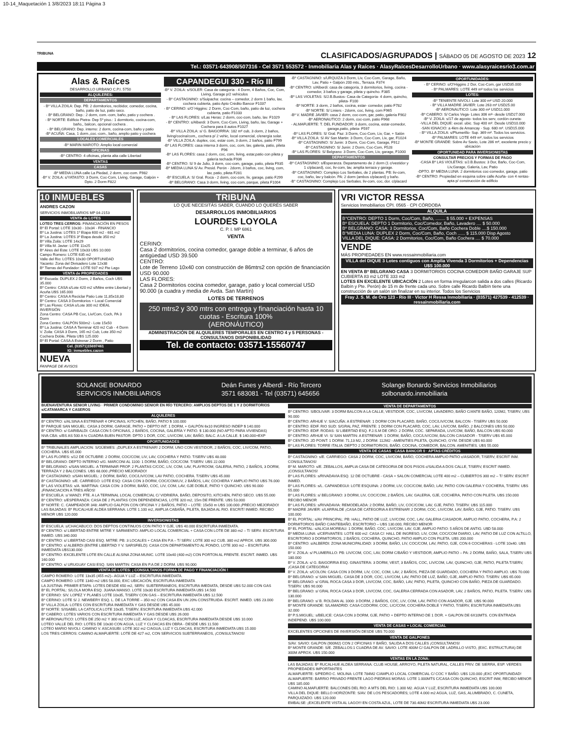10-14_Maquetación 1 3/8/2023 18:11 Página 3
TRIBUNA CLASIFICADOS/AGRUPADOS | SÁBADO 05 DE AGOSTO DE 2023 12
Tel.: 03571-643908/507316 - Cel 3571 553572 · Inmobiliaria Alas y Raíces · AlasyRaícesDesarrolloUrbano · www.alasyraicesrio3.com.ar
Alas & Raíces
DESARROLLO URBANO C.P.I. 5750
ALQUILERES:
DEPARTAMENTOS
- Bº VILLA ZOILA: Dep. PB: 2 dormitorios, recibidor, comedor, cocina, baño, patio de luz, patio seco.
- Bº BELGRANO: Dep.: 2 dorm, com.-com, baño, patio y cochera .
- Bº NORTE: Edificio Pietra- Dep 5º piso.: 1 dormitorio, cocina-com, baño,, balcon, opcional cochera .
- Bº BELGRANO: Dep. interno: 2 dorm, cocina-com, baño y patio
-Bº ACUÑA: Casa, 1 dorm.,coc.-com., baño, amplio patio y cochera
LOCALES COMERCIALES
-Bº MARIN MAROTO: Amplio local comercial
OFICINAS
-Bº CENTRO: 4 oficinas, planta alta calle Libertad
VENTAS
CASAS
-Bº MEDIA LUNA calle La Piedad, 2 dorm, coc-com. F982
-Bº V. ZOILA: s/YATASTO: 3 Dorm, Coc-Com, Living, Garage, Galpón + Dpto. 2 Dorm F822
CAPANDEGUI 330 - Río III
-Bº V. ZOILA: s/SOLER: Casa de categoría - 4 Dorm, 4 Baños, Coc, Com, Living, Garage p/2 vehículos
- Bº CASTAGNINO: s/Suipacha: cocina – comedor, 2 dorm 1 baño, lav, cochera cubierta, patio Apto Crédito Bancor F1037
- Bº CERINO: s/O´Higgins: 2 Dorm, Coc-Com, baño, patio de luz, cochera cubierta, patio F1033
- Bº LAS FLORES: s/Las Heras: 2 dorm, coc-com, baño, lav. F1029
- Bº CENTRO: s/Alberdi: 3 Dorm, Coc-Com, Living, baño, lav, Garage + Cochera para 8 autos F1027
-Bº VILLA ZOILA: s/ G. BAIGORRIA: 182 m² cub, 3 dorm, 2 baños, living/cocina/com,, cochera p/ 2 vehic, local comercial, c/energía solar.
-Bº VILLA ZOILA: duplex, coc, estar com, 3 dorm, 2 baños, patio F799
-Bº LAS FLORES: casa interna 3 dorm, coc, com, lav, galeria, patio, pileta F96
-Bº LAS FLORES: casa 2 dorm, coc, com, living, estar,patio con pileta y galería techada F936
-Bº CENTRO: S/ 9 de Julio, 3 dorm, coc-com, garage, patio, pileta F935
-Bº MEDIA LUNA S/ Av. Presid. Perón - 2dorm, 3 baños, coc, living, com, lav, patio, pileta F281
-Bº ESCUELA: S/ Gral. Roca - 2 dorm, coc-com, liv, garage, patio F299
-Bº BELGRANO: Casa 3 dorm, living, coc-com, parque, pileta F1004
-Bº CASTAGNINO: s/URQUIZA 3 Dorm, Liv, Coc-Com, Garage, Baño, Lav, Patio + Galpón 200 mts., Terraza. F374
-Bº CENTRO: s/Alberdi: casa de categoría, 3 dormitorios, living, cocina - comedor, 3 baños y garage, pileta y quincho. F385
-Bº LAS VIOLETAS: S/J.B.Bustos- Casa de Categoría- 4 dorm, quincho, pileta- F100
-Bº NORTE: 3 dorm, 2 baños, cocina, estar- comedor, patio F782
-Bº NORTE: S/ Liniers - 2dorm, coc, living, com F965
-Bº V. MADRE JAVIER: casa 2 dorm, coc-com, gar, patio, galería F902
-Bº AERONAUTICO: 2 dorm, coc-com, patio F968
- ALMAFUERTE: T. DEL FUNDADOR: 3 dorm, cocina, estar-comedor, garage,patio, pileta- F597
-Bº LAS FLORES: S/ Gral. Paz: 3 Dorm, Coc-Com, Liv, Gar, + Salón
-Bº VILLA ZOILA: S/ AV San Martin: 3 Dorm, Coc-Com, Liv, gar, F1024
-Bº CASTAGNINO: S/ Junin: 3 Dorm, Coc-Com, Garage, F912
-Bº CASTAGNINO: S/ Junin: 2 Dorm, Coc-Com, F528
-Bº LAS FLORES: S/ Belgrano: 3 Dorm, Coc-Com, Liv, garage, F1000
DEPARTAMENTOS
-Bº CASTAGNINO: s/Esperanza. Departamento de 2 dorm (1 c/vestidor y 1 c/placard), coc, liv-com, lav, amplia terraza y garage.
-Bº CASTAGNINO: Complejo Los Serbales, de 2 plantas. PB: liv-com, coc, baño, lav y balcón. PA: 2 dorm (ambos c/placard) y baño.
-B° CASTAGNINO: Complejo Los Serbales. liv-com, coc, dor. c/placard
OPORTUNIDADES:
- Bº CERINO: s/O'Higgins 2 Dor, Coc-Com, gar USD35.000
- Bº PALMARES: LOTE 449 m² todos los servicios
LOTES:
-Bº TENIENTE NIVOLI: Lote 300 m² USD 20.000
- Bº VILLA MADRE JAVIER: Lote 263 m² USD25.00
-Bº AERONAUTICO: Lote 300 m² USD11.000
-Bº CABERO: S/ Carlos Vega- Lotes 306 m²- desde USD27.000
-Bº V. ZOILA: s/17 de agosto- todos los serv, cordón cuneta-
-VILLA DEL DIQUE: excel. ubic. Sup 400 m². Desde USD10.000
-SAN IGNACIO: a 4km de Amancay - Sup. 680 m². USD15.000
- Bº VILLA ZOILA: s/Plumerillo- Sup. 369 m². Todos los servicios.
-Bº PALMARES: LOTE 449 m², todos los servicios
-Bº MONTE GRANDE: Sobre Av Savio, Lote 286 m², excelente precio y ubicación
OPORTUNIDAD PARA INVERSIONISTAS
CONSULTAR PRECIOS Y FORMAS DE PAGO
-CASA Bº LAS VIOLETAS: s/J.B.Bustos: 3 Dor, Baño, Coc-Com, Liv,Garage, Galería, Lav, Patio
-DPTO. Bº MEDIA LUNA: 2 dormitorios coc-comedor, garage, patio
-Bº CENTRO: Propiedad en esquina sobre calle Acuña- con 4 rentas- apta p/ construcción de edificio
10 INMUEBLES
ANDRES CAZON
SERVICIOS INMOBILIARIOS MP 04-2153
VENTA de LOTES
LOTEO TRES CERROS: FINANCIACIÓN EN PESOS
Bº El Portal: LOTE 10x30 - 10x34 - FINANCIO
Bº La Justina: LOTES 1º Etapa 600 m2 - 681 m2
Bº La Justina: LOTES 3º Etapa desde 350 m2
Bº Villa Zoila: LOTE 14x29
Bº Villa M. Javier: LOTE 11x25
Bº Aires del Este: LOTE 10x33 U$S 10.000
Campo Romero: LOTE 635 m2
Valle del Rio: LOTES 10x30 OPORTUNIDAD
Yacanto: Zona del Divisadero Lote 12x38
Bº Tierras del Fundador: LOTE 937 m2 Fte Lago
VENTA de PROPIEDADES
Bº Escuela: DUPLEX 2 Dorm, 2 Baños, Coch U$S 35.000
Bº Centro: CASA s/Lote 420 m2 s/Mitre entre Libertad y Acuña U$S 165.000
Bº Centro: CASA A Reciclar Patio Lote 11,85x18,80
Bº Centro: CASA 3 Dormitorios + Local Comercial
Bº Las Flores: CASA s/Lote 300 m2 IDEAL INVERSIÓN
Zona Centro: CASA PB Coc, Liv/Com, Coch, PA 3 Dorm
Zona Centro: GALPÓN 500m2 - Lote 15x50
Bº La Justina: CASA A Terminar 420 m2 Cub - 4 Dorm
V. Zoila: CASA 3 Dorm, 165 m2 Cub, Lote 350 m2 Cochera Doble, Pileta U$S 125.000
Bº El Portal: CASA A Estrenar 2 Dorm , Patio
Cel. (03571)15697461
IG: inmuebles.cazon
NUEVA
FANPAGE DE AVISOS
TRIBUNA
LO QUE NECESITÁS SABER, CUANDO LO QUERÉS SABER
DESARROLLOS INMOBILIARIOS
LOURDES LOYOLA
C. P. I. MP 6861
VENTA
CERINO:
Casa 2 dormitorios, cocina comedor, garage doble a terminar, 6 años de antigüedad USD 39.500
CENTRO:
Lote de Terreno 10x40 con construcción de 86mtrs2 con opción de financiación USD 90.000
LAS FLORES:
Casa 2 Dormitorios cocina comedor, garage, patio y local comercial USD 90.000 (a cuadra y media de Avda. San Martín)
LOTES DE TERRENOS
250 mtrs2 y 300 mtrs con entrega y financiación hasta 10 cuotas - Escritura 100%
(AERONÁUTICO)
ADMINISTRACIÓN DE ALQUILERES TEMPORALES EN CENTRO 4 y 5 PERSONAS - CONSULTANOS DISPONIBILIDAD
Tel. de contacto: 03571-15560747
VRI VICTOR RESSA
Servicios Inmobiliarios CPI. 0565 · CPI CÓRDOBA
ALQUILA
B°CENTRO: DEPTO 1 Dorm, Coc/Com, Baño, ........ $ 55.000 + EXPENSAS
Bº ESCUELA: DEPTO 1 Dormitorio, Coc/Comedor, Baño, Lavadero .... $ 50.000
Bº BELGRANO: CASA: 3 Dormitorios, Coc/Com, Baño Cochera Doble ....$ 150.000
B°MEDIA LUNA: DUPLEX 2 Dorm, Coc/Com, Baño, Coch ...... $ 115.000 Disp Agosto
VILLA DEL DIQUE: CASA: 2 Dormitorios, Coc/Com, Baño Cochera .... $ 70.000
VENDE
MÁS PROPIEDADES EN www.ressainmobiliaria.com
VILLA del DIQUE 3 Lotes contiguos con Amplia Vivenda 3 Dormitorios + Dependencias U$S 100.000
EN VENTA Bº BELGRANO CASA 3 DORMITORIOS COCINA COMEDOR BAÑO GARAJE SUP CUBIERTA 83 m2 LOTE 333 m2
LOTES EN EXCELENTE UBICACIÓN 2 Lotes en forma irregularcon salida a dos calles (Ricardo Balbín y Pte. Perón) de 15 m de frente cada uno. Sobre calle Ricardo Balbín tiene una construcción de un salón sin finalizar en su interior. Todos los Servicios
Fray J. S. M. de Oro 123 - Río III · Victor H Ressa Inmobiliaria · (03571) 427539 - 412539 · ressainmobiliaria.com
SOLANGE BONARDO
SERVICIOS INMOBILIARIOS Deán Funes y Alberdi - Río Tercero
3571 683081 - Tel (03571) 645656 Solange Bonardo Servicios Inmobiliarios
solbonardo.inmobiliaria
BUENAVENTURA SENIOR LIVING · PRIMER CONDOMINIO SENIOR EN RÍO TERCERO: AMPLIOS DEPTOS DE 1 Y 2 DORMITORIOS s/CATAMARCA Y CASEROS
ALQUILERES
Bº CENTRO: s/ALSINA A ESTRENAR 4 OFICINAS, KITCHEN, BAÑO, PATIO $ 100.000
Bº PARQUE SAN MIGUEL: CASA 3 DORM, GARAGE, PATIO + DEPTO INT. 1 DORM, + GALPÓN 6x10 INGRESO INDEP $ 140.000
Bº CENTRO: s/ GARIBALDI: CASA CON 5 OFICINAS, 2 BAÑOS, COCINA, GALERÍA Y PATIO. $ 130.000 (NO APTO PARA VIVIENDAS)
NVA CBA: s/BS AS 500 A ½ CUADRA BUEN PASTOR: DPTO 1 DOR, COC, LIV/COM, LAV, BAÑO, BALC. A LA CALLE. $ 140.000+EXP
OPORTUNIDADES
Bº TRIBUNALES AMPLIACION: S/GÜEMES: ¡DUPLEX A ESTRENAR! 2 DORM; UNO CON VESTIDOR, 2 BAÑOS, COC, LIV/COM, PATIO, COCHERA. U$S 65.000
Bº LAS FLORES: s/12 DE OCTUBRE: 2 DORM, COC/COM, LIV, LAV, COCHERA Y PATIO. T/SERV U$S 48.000
Bº BELGRANO: DEPTO INTERNO s/G. MARCONI AL 1100: 1 DORM, BAÑO, COC/COM. T/SERV. U$S 22.000
Bº BELGRANO: s/SAN MIGUEL: A TERMINAR PROP. 2 PLANTAS C/COC, LIV, COM, LAV, PLAYROOM, GALERIA, PATIO, 2 BAÑOS, 3 DORM, TERRAZA Y 2 BALCONES. U$S 68.000 ¡PRECIO MEJORADO!
Bº CASTAGNINO: s/SAN MIGUEL: 2 DORM, BAÑO, COC/LIV/COM, LAV PATIO, COCHERA. T/SERV U$S 45.000
Bº CASTAGNINO: s/E. CARRIEGO: LOTE ESQ: CASA CON 3 DORM, COC/COM/LIV, 2 BAÑOS, LAV, COCHERA Y AMPLIO PATIO U$S 76.000
Bº LAS VIOLETAS: s/A. MARTINA: CASA CON: 3 DORM, BAÑO, COC, LIV, COM, LAV, GJE DOBLE, PATIO Y QUINCHO. U$S 90.000 ¡FINANCIACION A TRES AÑOS!
Bº ESCUELA: s/ MANZI: FTE. A LA TERMINAL LOCAL COMERCIAL C/ VIDRIERA, BAÑO, DEPOSITO, KITCHEN, PATIO SECO. U$S 55.000
Bº CENTRO: s/ESPERANZA: CASA DE 2 PLANTAS CON DEPENDENCIAS, LOTE 320 m2, 15m DE FRENTE. U$S 53.000
Bº NORTE: C. CAMPEADOR 348: AMPLIO GALPON CON OFICINA Y 2 BAÑOS, PATIO – LOTE: 15x50 m U$S 100.000 ¡PRECIO MEJORADO!
LAS BAJADAS: Bº RUCALHUE ALDEA SERRANA: LOTE 1.100 m2, AMPLIA CABAÑA, PILETA, BAJADA AL RIO. ESCRIT/ INMED. RECIBO MENOR U$S 120.000
INVERSIONISTAS
Bº ESCUELA: s/CHACABUCO: DOS DEPTOS CONTINUOS CON PATIO Y GJE, U$S 40.000 ESCRITURA INMEDIATA.
Bº CENTRO: s/ LIBERTAD ENTRE MITRE Y SARMIENTO: AMPLIO LOCAL COMERCIAL + CASA CON LOTE DE 380 m2 – T/ SERV. ESCRITURA INMED. U$S 340.000
Bº CENTRO: s/ LIBERTAD CASI ESQ. MITRE: PB: 3 LOCALES + CASA EN P.A – T/ SERV. LOTE 300 m2 CUB. 380 m2 APROX. U$S 300.000
Bº CENTRO: s/ ALBERDI (ENTRE LIBERTAD Y V. SARSFIELD): CASA CON DEPARTAMENTO AL FONDO, LOTE 300 m2 – ESCRITURA INMEDIATA U$S130.000
Bº CENTRO: EXCELENTE LOTE EN CALLE ALSINA ZONA MUNIC. LOTE 10x40 (400 m2) CON PORTON AL FRENTE. ESCRIT. INMED. U$S 160.000
Bº CENTRO: s/ URUGUAY CASI ESQ. SAN MARTIN: CASA EN P.A DE 2 DORM. U$S 90.000
VENTA DE LOTES: ¡ CONSULTANOS FORMA DE PAGO Y FINANCIACIÓN !
CAMPO ROMERO: LOTE 13x35 (455 m2)– AGUA Y LUZ – ESCRITURA INMEDIATA.
CAMPO ROMERO: LOTE 1340 m2 U$S 58.000, EXC UBICACIÓN, ESCRITURA INMEDIATA
LA JUSTINA: PRIMER ETAPA: LOTES DESDE 650 m2, SERV. SUBTERRANEOS, ESCRITURA IMEDIATA, DESDE U$S 52.000 CON GAS
Bº EL PORTAL: S/LOLA MORA ESQ. JUANA MANSO. LOTE 10x30 ESCRITURA INMEDIATA U$S 14.500
Bº CERINO: S/V. LOPEZ Y PLANES LOTE 10x35, T/SERV CON GAS – ESCRITURA INMEDIATA U$S 12.500
Bº CERINO: LOTE S/ J. NEWBERY ESQ. L. DE LA TORRE – 350 m2 CON CASA EN UN 20% CONSTRUIDA- ESCRIT. INMED. U$S 23.000
Bº VILLA ZOILA: LOTES CON ESCRITURA INMEDIATA Y GAS DESDE U$S 45.000
Bº NORTE: S/ISABEL LA CATOLICA LOTE 10x35, T/SERV, ESCRITURA INMEDIATA U$S 42.000
Bº CABERO: LOTES VARIOS CON ESCRITURA INMEDIATA Y GAS DESDE U$S 26.000
Bº AERONAUTICO: LOTES DE 250 m2 Y 300 m2 CON LUZ, AGUA Y CLOACAS, ESCRITURA INMEDIATA DESDE U$S 10.000
LOTEO VALLE DEL RIO: LOTES DE 10x30 CON AGUA, LUZ Y CLOACAS EN OBRA - DESDE U$S 11.500
LOTEO MARIO NIVOLI: CAMINO V. ASCASUBI: LOTE 302 m2 C/AGUA, LUZ Y CLOACAS, ESCRITURA INMEDIATA U$S 15.000
LOS TRES CERROS: CAMINO ALMAFUERTE: LOTE DE 427 m2, CON SERVICIOS SUBTERRANEOS, ¡CONSULTANOS!
VENTA DE DEPARTAMENTOS
Bº CENTRO: S/BOLIVAR: 3 DORM BALCON A LA CALLE, VESTIDOR, COC, LIV/COM, LAVADERO, BAÑO C/ANTE BAÑO, 120M2, T/SERV, U$S 90.000
Bº CENTRO: ARHUE V: S/ACUÑA: A ESTRENAR: 1 DORM CON PLACARD, BAÑO, COC/LIV/COM, BALCON - T/SERV U$S 50.000
Bº CENTRO: EDIF. RIO SUD: S/GRAL PAZ, FRENTE: 1 DORM CON PLACARD, COC, LAV, LIV/COM, BAÑO, 2 BALCONES U$S 50.000
Bº CENTRO: EDIF. RODAS: S/ LIBERTAD ESQ. F.J.S.M DE ORO: 2 DORM, COC. SEPARADA, LIV/COM, BAÑO, BALCON U$S 60.000
Bº CENTRO: ARHUE VI: S/ SAN MARTIN: A ESTRENAR: 1 DORM, BAÑO, COC/LIV/COM, BALCON C/ASADOR - T/SERV U$S 65.000
Bº CENTRO: 2D POINT: 1 DORM: 71,13 M2, 2 DORM: 112M2 - AMENITIES PILETA, QUINCHO, GYM. DESDE U$S 60.000
Bº LAS FLORES: TORRE ITALIA: DEPTO 2 DORMITORIOS, BAÑO, COCINA, COMEDOR, BALCON. AMENITIES. U$S 55.000
VENTA DE CASAS · CASA BANCOR 0 · APTAS CRÉDITOS
Bº CASTAGNINO: s/E. CARRIEGO: CASA 2 DORM, COC, LIV/COM, BAÑO, COCHERA AMPLIO PATIO c/ASADOR, T/SERV, ESCRIT INM. CONSULTANOS!
Bº M. MAROTO: s/E. ZEBALLOS, AMPLIA CASA DE CATEGORIA DE DOS PISOS c/SALIDA A DOS CALLE, T/SERV, ESCRIT INMED. ¡CONSULTANOS!
Bº LAS FLORES: s/RIVADAVIA ESQ. 12 DE OCTUBRE - CASA + SALON COMERCIAL LOTE 400 m2 – CUBIERTOS 300 m2 – T/ SERV. ESCRIT INMED.
Bº LAS FLORES: s/L. CAPANDEGUI: LOTE ESQUINA: 2 DORM, LIV, COC/COM, BAÑO, LAV, PATIO CON GALERIA Y COCHERA, T/SERV. U$S 55.000
Bº LAS FLORES: s/ BELGRANO: 3 DORM, LIV, COC/COM, 2 BAÑOS, LAV, GALERIA, GJE, COCHERA, PATIO CON PILETA. U$S 150.000 RECIBO MENOR
Bº LAS FLORES: s/RIVADAVIA: REMODELADA: 2 DORM, BAÑO, LIV, COC/COM, LAV, GJE, PATIO. T/SERV. U$S 115.000
Bº MADRE JAVIER: s/LARRALDE ¡CASA DE CATEGORIA A ESTRENAR! 2 DORM, COC, LIV/COM, LAV, BAÑO, GJE, PATIO. T/SERV. U$S 100.000
Bº EL PORTAL: s/AV PRINCIPAL: PB: HALL, PATIO DE LUZ, LIV/COM, COC, LAV, GALERIA C/ASADOR, AMPLIO PATIO, COCHERA, P.A: 2 DORMITORIOS BAÑO C/ANTEBAÑO, ESCRITORIO – U$S 130.000, RECIBO MENOR
Bº EL PORTAL: s/ALICIA MOREAU: 1 DORM, BAÑO, COC, LIV/COM, LAV, GJE, AMPLIO PATIO: 5 AÑOS DE ANTIG. U$D 58.000
Bº MEDIA LUNA: s/CERVANTES: LOTE 600 m2: CASA C/: HALL DE INGRESO, LIV, COM, COC/COM DIARIO, LAV, PATIO DE LUZ CON ALTILLO, ESCRITORIO 3 DORMITORIOS, 2 BAÑOS, COCHERA, QUINCHO, PATIO AMPLIO CON PILETA. U$S 200.000
Bº CENTRO: s/ALBERDI: ZONA MUNICIPALIDAD: 3 DORM, BAÑO, LIV, COC/COM, LAV, PATIO, GJE, CON 6 COCHERAS - LOTE 10x40. U$S 150.000
Bº V. ZOILA: s/ PLUMERILLO: PB: LIV/COM, COC, LAV, DORM C/BAÑO Y VESTIDOR, AMPLIO PATIO – PA: 2 DORM, BAÑO, SALA, T/SERV U$S 180.000
Bº V. ZOILA: s/ G. BAIGORRIA ESQ. GINASTERA: 3 DORM, VEST, 3 BAÑOS, COC, LIV/COM, LAV, QUINCHO, GJE, PATIO, PILETA T/SERV, ¡CASA DE CATEGORIA!
Bº V. ZOILA: s/COLON: CASA CON 3 DORM, LIV, COC, COM, LAV, 2 BAÑOS, PIEZA DE GUARDADO, COCHERA Y PATIO AMPLIO. U$S 70.000
Bº BELGRANO: s/ SAN MIGUEL: CASA DE 3 DOR, COC, LIV/COM, LAV, PATIO DE LUZ, BAÑO, GJE, AMPLIO PATIO. T/SERV. U$S 65.000
Bº BELGRANO: s/ GRAL ROCA CASA 3 DOR, LIV/COM, COC, BAÑO, LAV, PATIO, PILETA, QUINCHO CON BAÑO, PIEZA DE GUARDADO. T/SERV. U$S 90.000
Bº BELGRANO: s/ GRAL ROCA CASA 3 DOR, LIV/COM, COC, GALERIA CERRADA CON ASADOR, LAV, 2 BAÑOS, PATIO, PILETA. T/SERV. U$S 130.000
Bº BELGRANO: s/ B. ROLDAN AL 1000: 3 DORM, 2 BAÑOS, COC, LIV, COM, LAV, PATIO CON ASADOR, GJE. U$S 90.000
Bº MONTE GRANDE: S/LAMADRID: CASA C/2DORM, COC, LIC/COM, COCHERA DOBLE Y PATIO, T/SERV, ESCRITURA INMEDIATA U$S 32.000
Bº P.S.MIGUEL: s/BELICE: CASA CON 3 DORM, GJE, PATIO + DEPTO INTERNO DE 1 DOR. + GALPON DE 6X10MTS. CON ENTRADA INDEPEND. U$S 100.000
VENTA DE CASAS + LOCAL COMERCIAL
EXCELENTES OPCIONES DE INVERSIÓN DESDE U$S 70.000
VENTA DE GALPONES
S/AV. SAVIO: GALPON (900M2) CON 2 OFICINAS Y BAÑO, SALIDA A DOS CALLES ¡CONSULTANOS!
Bº MONTE GRANDE: S/E. ZEBALLOS:1 CUADRA DE AV. SAVIO: LOTE 400M C/ GALPON DE LADRILLO VISTO, (EXC. ESTRUCTURA) DE 300M APROX. U$S 150.000
VENTAS EN LA ZONA:
LAS BAJADAS: Bº RUCALHUE ALDEA SERRANA: CLUB HOUSE, ARROYO, PILETA NATURAL, CALLES PRIV. DE SIERRA, ESP. VERDES PROPIEDADES IMPORTANTES
ALMAFUERTE: S/PEDRO C. MOLINA: LOTE 784M2 C/AMPLIO LOCAL COMERCIAL C/ COC Y BAÑO. U$S 120.000 ¡EXC OPORTUNIDAD!
ALMAFUERTE: BARRIO PRIVADO FRENTE LAGO PIEDRAS MORAS: LOTE 1.000MTS C/CASA CON QUINCHO, ESCRIT INM, RECIBO MENOR U$S 185.000
CAMINO ALMAFUERTE: BALCONES DEL RIO: A MTS DEL RIO: 1.300 M2. AGUA Y LUZ, ESCRITURA INMEDIATA U$S 100.000
VILLA DEL DIQUE: BELLO HORIZONTE: S/AV. DE LOS PESCADORES; LOTE 4.000 m2 AGUA, LUZ, GAS, ALUMBRADO, C. CUNETA, PARQUIZADO. U$S 120.000
EMBALSE: ¡EXCELENTE VISTA AL LAGO!!! EN COSTA AZUL, LOTE DE 730.40M2 ESCRITURA INMEDIATA U$S 23.000